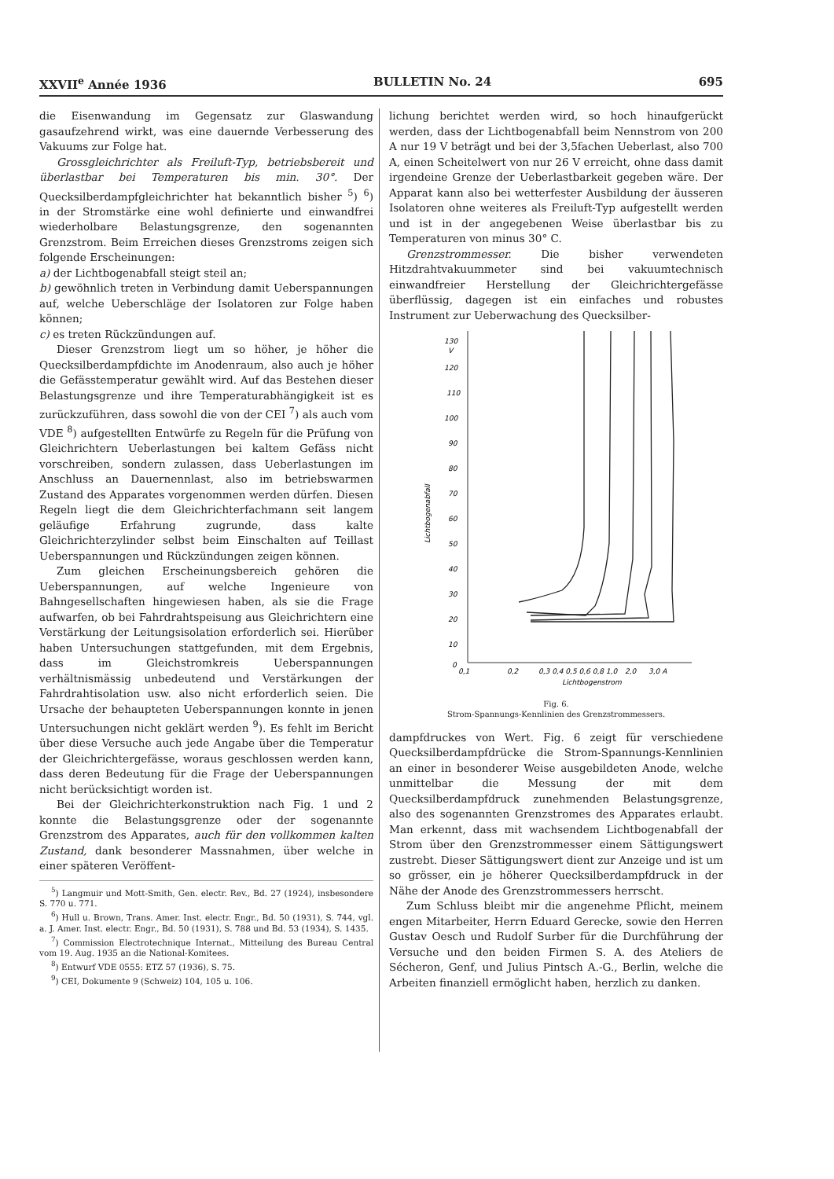XXVII<sup>e</sup> Année 1936 BULLETIN No. 24 695
die Eisenwandung im Gegensatz zur Glaswandung gasaufzehrend wirkt, was eine dauernde Verbesserung des Vakuums zur Folge hat.
Grossgleichrichter als Freiluft-Typ, betriebsbereit und überlastbar bei Temperaturen bis min. 30°. Der Quecksilberdampfgleichrichter hat bekanntlich bisher <sup>5</sup>) <sup>6</sup>) in der Stromstärke eine wohl definierte und einwandfrei wiederholbare Belastungsgrenze, den sogenannten Grenzstrom. Beim Erreichen dieses Grenzstroms zeigen sich folgende Erscheinungen:
a) der Lichtbogenabfall steigt steil an;
b) gewöhnlich treten in Verbindung damit Ueberspannungen auf, welche Ueberschläge der Isolatoren zur Folge haben können;
c) es treten Rückzündungen auf.
Dieser Grenzstrom liegt um so höher, je höher die Quecksilberdampfdichte im Anodenraum, also auch je höher die Gefässtemperatur gewählt wird. Auf das Bestehen dieser Belastungsgrenze und ihre Temperaturabhängigkeit ist es zurückzuführen, dass sowohl die von der CEI <sup>7</sup>) als auch vom VDE <sup>8</sup>) aufgestellten Entwürfe zu Regeln für die Prüfung von Gleichrichtern Ueberlastungen bei kaltem Gefäss nicht vorschreiben, sondern zulassen, dass Ueberlastungen im Anschluss an Dauernennlast, also im betriebswarmen Zustand des Apparates vorgenommen werden dürfen. Diesen Regeln liegt die dem Gleichrichterfachmann seit langem geläufige Erfahrung zugrunde, dass kalte Gleichrichterzylinder selbst beim Einschalten auf Teillast Ueberspannungen und Rückzündungen zeigen können.
Zum gleichen Erscheinungsbereich gehören die Ueberspannungen, auf welche Ingenieure von Bahngesellschaften hingewiesen haben, als sie die Frage aufwarfen, ob bei Fahrdrahtspeisung aus Gleichrichtern eine Verstärkung der Leitungsisolation erforderlich sei. Hierüber haben Untersuchungen stattgefunden, mit dem Ergebnis, dass im Gleichstromkreis Ueberspannungen verhältnismässig unbedeutend und Verstärkungen der Fahrdrahtisolation usw. also nicht erforderlich seien. Die Ursache der behaupteten Ueberspannungen konnte in jenen Untersuchungen nicht geklärt werden <sup>9</sup>). Es fehlt im Bericht über diese Versuche auch jede Angabe über die Temperatur der Gleichrichtergefässe, woraus geschlossen werden kann, dass deren Bedeutung für die Frage der Ueberspannungen nicht berücksichtigt worden ist.
Bei der Gleichrichterkonstruktion nach Fig. 1 und 2 konnte die Belastungsgrenze oder der sogenannte Grenzstrom des Apparates, auch für den vollkommen kalten Zustand, dank besonderer Massnahmen, über welche in einer späteren Veröffent-
<sup>5</sup>) Langmuir und Mott-Smith, Gen. electr. Rev., Bd. 27 (1924), insbesondere S. 770 u. 771.
<sup>6</sup>) Hull u. Brown, Trans. Amer. Inst. electr. Engr., Bd. 50 (1931), S. 744, vgl. a. J. Amer. Inst. electr. Engr., Bd. 50 (1931), S. 788 und Bd. 53 (1934), S. 1435.
<sup>7</sup>) Commission Electrotechnique Internat., Mitteilung des Bureau Central vom 19. Aug. 1935 an die National-Komitees.
<sup>8</sup>) Entwurf VDE 0555: ETZ 57 (1936), S. 75.
<sup>9</sup>) CEI, Dokumente 9 (Schweiz) 104, 105 u. 106.
lichung berichtet werden wird, so hoch hinaufgerückt werden, dass der Lichtbogenabfall beim Nennstrom von 200 A nur 19 V beträgt und bei der 3,5fachen Ueberlast, also 700 A, einen Scheitelwert von nur 26 V erreicht, ohne dass damit irgendeine Grenze der Ueberlastbarkeit gegeben wäre. Der Apparat kann also bei wetterfester Ausbildung der äusseren Isolatoren ohne weiteres als Freiluft-Typ aufgestellt werden und ist in der angegebenen Weise überlastbar bis zu Temperaturen von minus 30° C.
Grenzstrommesser. Die bisher verwendeten Hitzdrahtvakuummeter sind bei vakuumtechnisch einwandfreier Herstellung der Gleichrichtergefässe überflüssig, dagegen ist ein einfaches und robustes Instrument zur Ueberwachung des Quecksilber-
130
V
120
110
100
90
80
70
60
50
40
30
20
10
0
Lichtbogenabfall
0,1
0,2
0,3 0,4 0,5 0,6 0,8 1,0
2,0
3,0 A
Lichtbogenstrom
Fig. 6.
Strom-Spannungs-Kennlinien des Grenzstrommessers.
dampfdruckes von Wert. Fig. 6 zeigt für verschiedene Quecksilberdampfdrücke die Strom-Spannungs-Kennlinien an einer in besonderer Weise ausgebildeten Anode, welche unmittelbar die Messung der mit dem Quecksilberdampfdruck zunehmenden Belastungsgrenze, also des sogenannten Grenzstromes des Apparates erlaubt. Man erkennt, dass mit wachsendem Lichtbogenabfall der Strom über den Grenzstrommesser einem Sättigungswert zustrebt. Dieser Sättigungswert dient zur Anzeige und ist um so grösser, ein je höherer Quecksilberdampfdruck in der Nähe der Anode des Grenzstrommessers herrscht.
Zum Schluss bleibt mir die angenehme Pflicht, meinem engen Mitarbeiter, Herrn Eduard Gerecke, sowie den Herren Gustav Oesch und Rudolf Surber für die Durchführung der Versuche und den beiden Firmen S. A. des Ateliers de Sécheron, Genf, und Julius Pintsch A.-G., Berlin, welche die Arbeiten finanziell ermöglicht haben, herzlich zu danken.